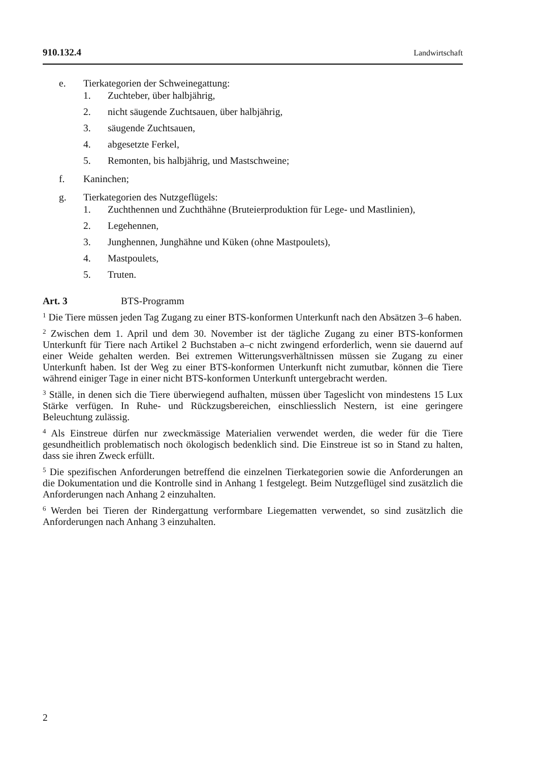910.132.4 Landwirtschaft
e. Tierkategorien der Schweinegattung:
1. Zuchteber, über halbjährig,
2. nicht säugende Zuchtsauen, über halbjährig,
3. säugende Zuchtsauen,
4. abgesetzte Ferkel,
5. Remonten, bis halbjährig, und Mastschweine;
f. Kaninchen;
g. Tierkategorien des Nutzgeflügels:
1. Zuchthennen und Zuchthähne (Bruteierproduktion für Lege- und Mast­linien),
2. Legehennen,
3. Junghennen, Junghähne und Küken (ohne Mastpoulets),
4. Mastpoulets,
5. Truten.
Art. 3 BTS-Programm
<sup>1</sup> Die Tiere müssen jeden Tag Zugang zu einer BTS-konformen Unterkunft nach den Absätzen 3–6 haben.
<sup>2</sup> Zwischen dem 1. April und dem 30. November ist der tägliche Zugang zu einer BTS-konformen Unterkunft für Tiere nach Artikel 2 Buchstaben a–c nicht zwingend erforderlich, wenn sie dauernd auf einer Weide gehalten werden. Bei extremen Witterungsverhältnissen müssen sie Zugang zu einer Unterkunft haben. Ist der Weg zu einer BTS-konformen Unterkunft nicht zumutbar, können die Tiere während einiger Tage in einer nicht BTS-konformen Unterkunft untergebracht werden.
<sup>3</sup> Ställe, in denen sich die Tiere überwiegend aufhalten, müssen über Tageslicht von mindestens 15 Lux Stärke verfügen. In Ruhe- und Rückzugsbereichen, einschliess­lich Nestern, ist eine geringere Beleuchtung zulässig.
<sup>4</sup> Als Einstreue dürfen nur zweckmässige Materialien verwendet werden, die weder für die Tiere gesundheitlich problematisch noch ökologisch bedenklich sind. Die Einstreue ist so in Stand zu halten, dass sie ihren Zweck erfüllt.
<sup>5</sup> Die spezifischen Anforderungen betreffend die einzelnen Tierkategorien sowie die Anforderungen an die Dokumentation und die Kontrolle sind in Anhang 1 fest­gelegt. Beim Nutzgeflügel sind zusätzlich die Anforderungen nach Anhang 2 einzu­halten.
<sup>6</sup> Werden bei Tieren der Rindergattung verformbare Liegematten verwendet, so sind zusätzlich die Anforderungen nach Anhang 3 einzuhalten.
2